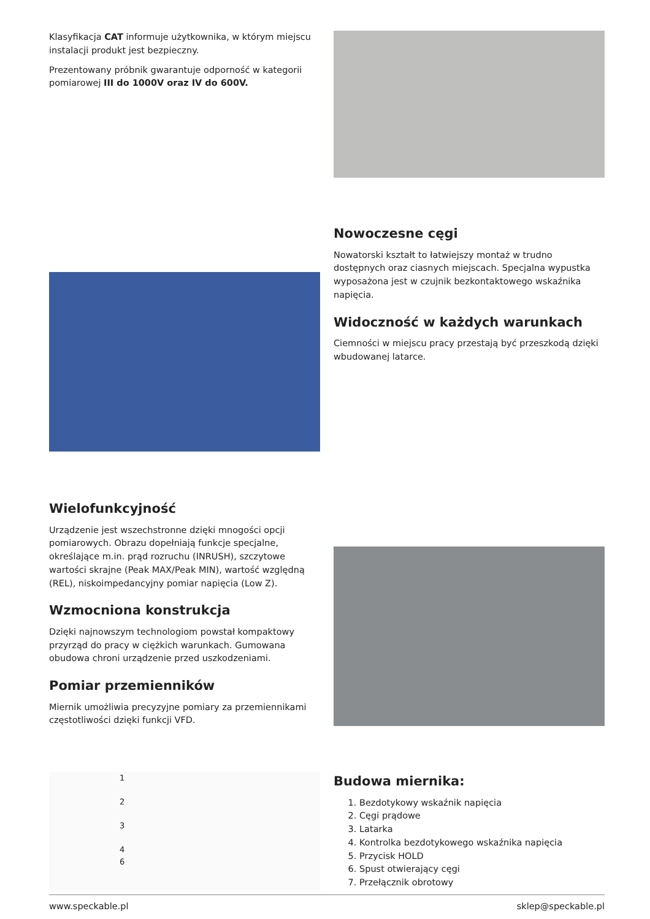Klasyfikacja CAT informuje użytkownika, w którym miejscu instalacji produkt jest bezpieczny.
Prezentowany próbnik gwarantuje odporność w kategorii pomiarowej III do 1000V oraz IV do 600V.
Nowoczesne cęgi
Nowatorski kształt to łatwiejszy montaż w trudno dostępnych oraz ciasnych miejscach. Specjalna wypustka wyposażona jest w czujnik bezkontaktowego wskaźnika napięcia.
Widoczność w każdych warunkach
Ciemności w miejscu pracy przestają być przeszkodą dzięki wbudowanej latarce.
Wielofunkcyjność
Urządzenie jest wszechstronne dzięki mnogości opcji pomiarowych. Obrazu dopełniają funkcje specjalne, określające m.in. prąd rozruchu (INRUSH), szczytowe wartości skrajne (Peak MAX/Peak MIN), wartość względną (REL), niskoimpedancyjny pomiar napięcia (Low Z).
Wzmocniona konstrukcja
Dzięki najnowszym technologiom powstał kompaktowy przyrząd do pracy w ciężkich warunkach. Gumowana obudowa chroni urządzenie przed uszkodzeniami.
Pomiar przemienników
Miernik umożliwia precyzyjne pomiary za przemiennikami częstotliwości dzięki funkcji VFD.
1
2
3
4
6
Budowa miernika:
1. Bezdotykowy wskaźnik napięcia
2. Cęgi prądowe
3. Latarka
4. Kontrolka bezdotykowego wskaźnika napięcia
5. Przycisk HOLD
6. Spust otwierający cęgi
7. Przełącznik obrotowy
www.speckable.pl sklep@speckable.pl